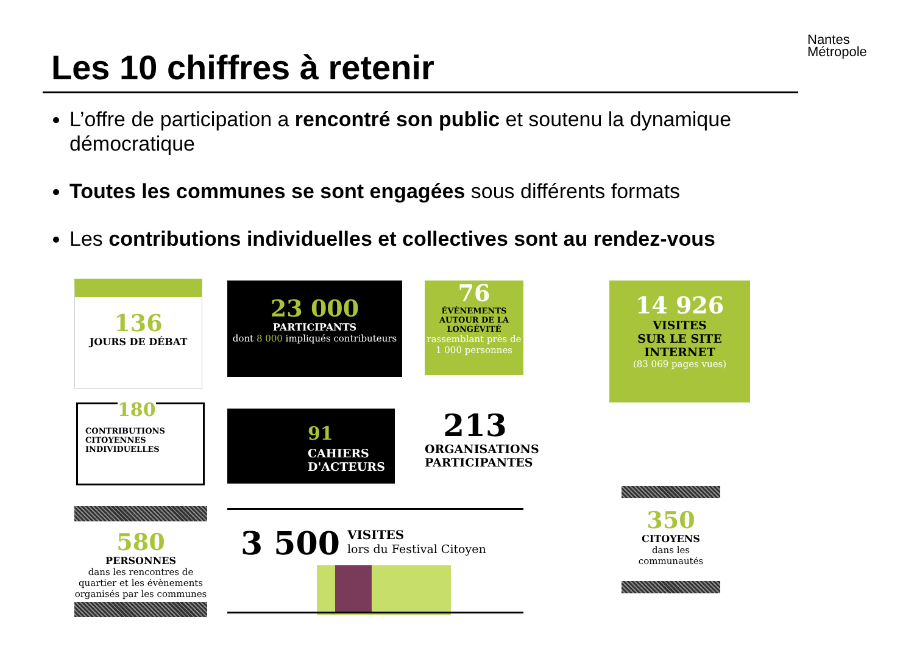Nantes
Métropole
Les 10 chiffres à retenir
L’offre de participation a rencontré son public et soutenu la dynamique démocratique
Toutes les communes se sont engagées sous différents formats
Les contributions individuelles et collectives sont au rendez-vous
136
JOURS DE DÉBAT
23 000
PARTICIPANTS
dont 8 000 impliqués contributeurs
76
ÉVÈNEMENTS AUTOUR DE LA LONGÉVITÉ
rassemblant près de 1 000 personnes
14 926
VISITES
SUR LE SITE
INTERNET
(83 069 pages vues)
180
CONTRIBUTIONS
CITOYENNES
INDIVIDUELLES
91
CAHIERS
D'ACTEURS
213
ORGANISATIONS
PARTICIPANTES
580
PERSONNES
dans les rencontres de quartier et les évènements organisés par les communes
3 500
VISITES
lors du Festival Citoyen
350
CITOYENS
dans les communautés